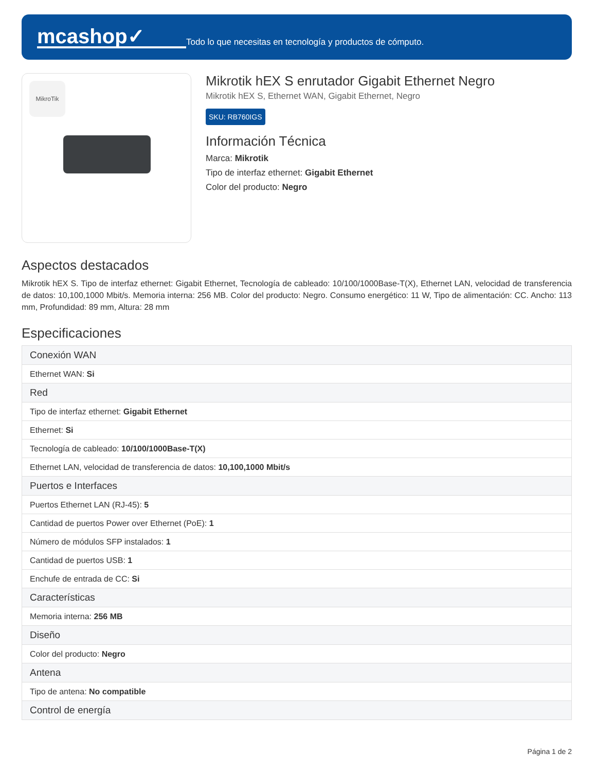mcashop✓
Todo lo que necesitas en tecnología y productos de cómputo.
MikroTik
Mikrotik hEX S enrutador Gigabit Ethernet Negro
Mikrotik hEX S, Ethernet WAN, Gigabit Ethernet, Negro
SKU: RB760IGS
Información Técnica
Marca: Mikrotik
Tipo de interfaz ethernet: Gigabit Ethernet
Color del producto: Negro
Aspectos destacados
Mikrotik hEX S. Tipo de interfaz ethernet: Gigabit Ethernet, Tecnología de cableado: 10/100/1000Base-T(X), Ethernet LAN, velocidad de transferencia de datos: 10,100,1000 Mbit/s. Memoria interna: 256 MB. Color del producto: Negro. Consumo energético: 11 W, Tipo de alimentación: CC. Ancho: 113 mm, Profundidad: 89 mm, Altura: 28 mm
Especificaciones
| Conexión WAN |
| --- |
| Ethernet WAN: Si |
| Red |
| Tipo de interfaz ethernet: Gigabit Ethernet |
| Ethernet: Si |
| Tecnología de cableado: 10/100/1000Base-T(X) |
| Ethernet LAN, velocidad de transferencia de datos: 10,100,1000 Mbit/s |
| Puertos e Interfaces |
| Puertos Ethernet LAN (RJ-45): 5 |
| Cantidad de puertos Power over Ethernet (PoE): 1 |
| Número de módulos SFP instalados: 1 |
| Cantidad de puertos USB: 1 |
| Enchufe de entrada de CC: Si |
| Características |
| Memoria interna: 256 MB |
| Diseño |
| Color del producto: Negro |
| Antena |
| Tipo de antena: No compatible |
| Control de energía |
Página 1 de 2